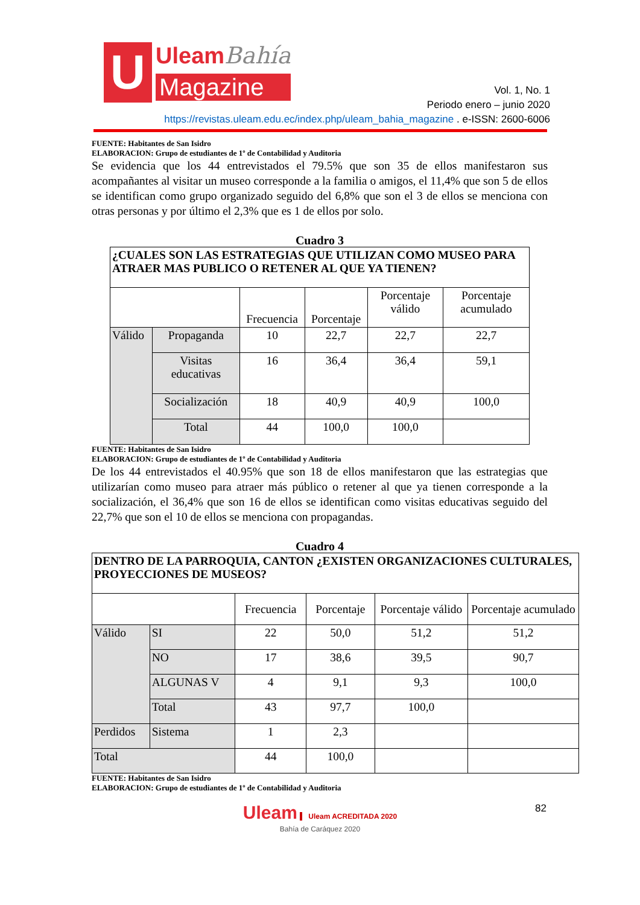U
UleamBahía
Magazine
Vol. 1, No. 1
Periodo enero – junio 2020
https://revistas.uleam.edu.ec/index.php/uleam_bahia_magazine . e-ISSN: 2600-6006
FUENTE: Habitantes de San Isidro
ELABORACION: Grupo de estudiantes de 1º de Contabilidad y Auditoria
Se evidencia que los 44 entrevistados el 79.5% que son 35 de ellos manifestaron sus acompañantes al visitar un museo corresponde a la familia o amigos, el 11,4% que son 5 de ellos se identifican como grupo organizado seguido del 6,8% que son el 3 de ellos se menciona con otras personas y por último el 2,3% que es 1 de ellos por solo.
Cuadro 3
| ¿CUALES SON LAS ESTRATEGIAS QUE UTILIZAN COMO MUSEO PARA ATRAER MAS PUBLICO O RETENER AL QUE YA TIENEN? | | | | | |
| --- | --- | --- | --- | --- | --- |
| | | Frecuencia | Porcentaje | Porcentaje válido | Porcentaje acumulado |
| Válido | Propaganda | 10 | 22,7 | 22,7 | 22,7 |
| | Visitas educativas | 16 | 36,4 | 36,4 | 59,1 |
| | Socialización | 18 | 40,9 | 40,9 | 100,0 |
| | Total | 44 | 100,0 | 100,0 | |
FUENTE: Habitantes de San Isidro
ELABORACION: Grupo de estudiantes de 1º de Contabilidad y Auditoria
De los 44 entrevistados el 40.95% que son 18 de ellos manifestaron que las estrategias que utilizarían como museo para atraer más público o retener al que ya tienen corresponde a la socialización, el 36,4% que son 16 de ellos se identifican como visitas educativas seguido del 22,7% que son el 10 de ellos se menciona con propagandas.
Cuadro 4
| DENTRO DE LA PARROQUIA, CANTON ¿EXISTEN ORGANIZACIONES CULTURALES, PROYECCIONES DE MUSEOS? | | | | | |
| --- | --- | --- | --- | --- | --- |
| | | Frecuencia | Porcentaje | Porcentaje válido | Porcentaje acumulado |
| Válido | SI | 22 | 50,0 | 51,2 | 51,2 |
| | NO | 17 | 38,6 | 39,5 | 90,7 |
| | ALGUNAS V | 4 | 9,1 | 9,3 | 100,0 |
| | Total | 43 | 97,7 | 100,0 | |
| Perdidos | Sistema | 1 | 2,3 | | |
| Total | | 44 | 100,0 | | |
FUENTE: Habitantes de San Isidro
ELABORACION: Grupo de estudiantes de 1º de Contabilidad y Auditoria
Uleam Uleam ACREDITADA 2020
Bahía de Caráquez 2020
82